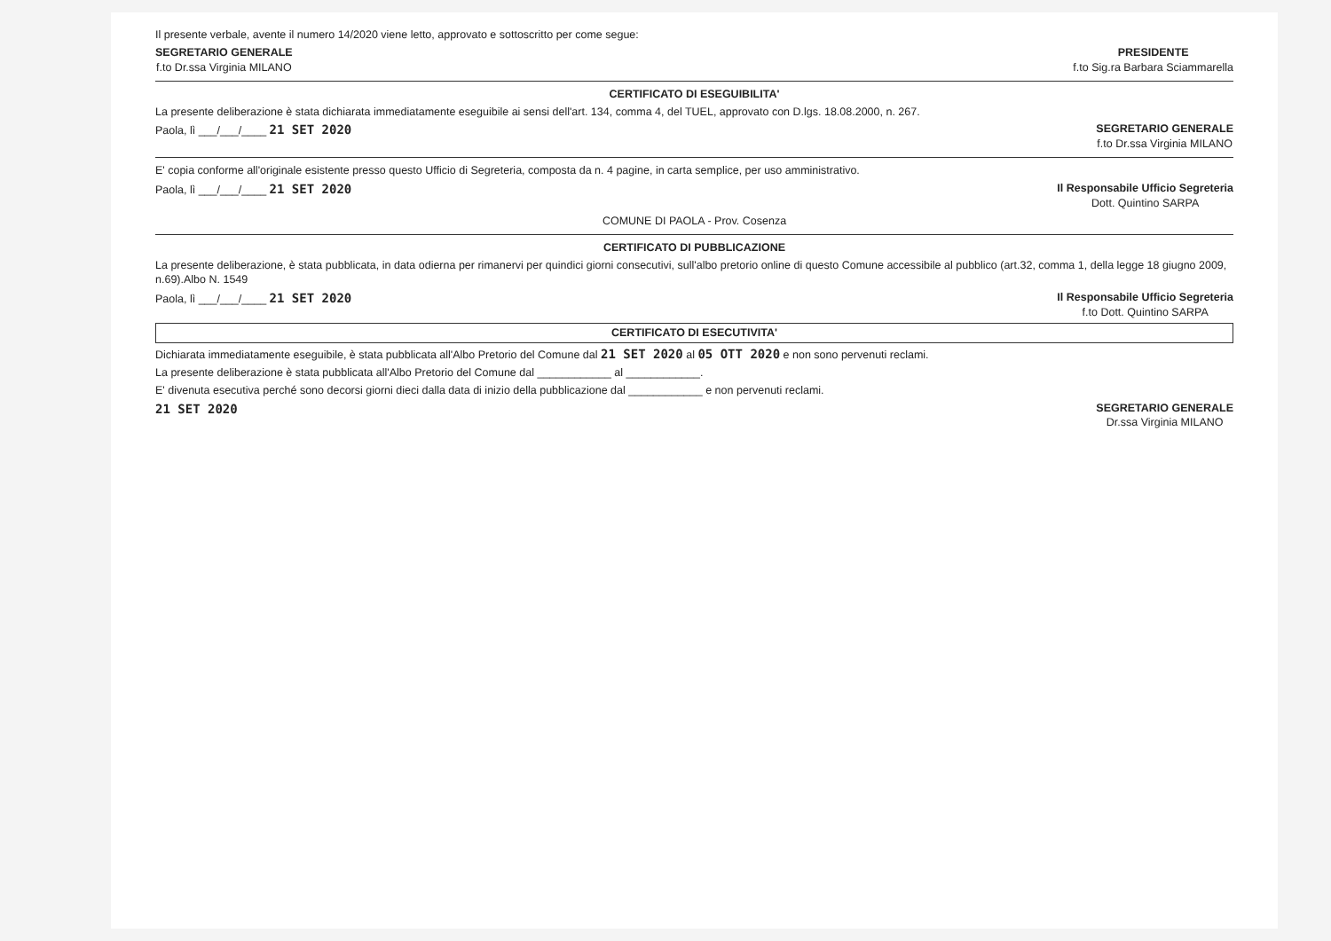Il presente verbale, avente il numero 14/2020 viene letto, approvato e sottoscritto per come segue:
SEGRETARIO GENERALE
f.to Dr.ssa Virginia MILANO
PRESIDENTE
f.to Sig.ra Barbara Sciammarella
CERTIFICATO DI ESEGUIBILITA'
La presente deliberazione è stata dichiarata immediatamente eseguibile ai sensi dell'art. 134, comma 4, del TUEL, approvato con D.lgs. 18.08.2000, n. 267.
Paola, lì ___/___/____ 21 SET 2020
SEGRETARIO GENERALE
f.to Dr.ssa Virginia MILANO
E' copia conforme all'originale esistente presso questo Ufficio di Segreteria, composta da n. 4 pagine, in carta semplice, per uso amministrativo.
Paola, lì ___/___/____ 21 SET 2020
Il Responsabile Ufficio Segreteria
Dott. Quintino SARPA
COMUNE DI PAOLA - Prov. Cosenza
CERTIFICATO DI PUBBLICAZIONE
La presente deliberazione, è stata pubblicata, in data odierna per rimanervi per quindici giorni consecutivi, sull'albo pretorio online di questo Comune accessibile al pubblico (art.32, comma 1, della legge 18 giugno 2009, n.69).Albo N. 1549
Paola, lì ___/___/____ 21 SET 2020
Il Responsabile Ufficio Segreteria
f.to Dott. Quintino SARPA
CERTIFICATO DI ESECUTIVITA'
Dichiarata immediatamente eseguibile, è stata pubblicata all'Albo Pretorio del Comune dal 21 SET 2020 al 05 OTT 2020 e non sono pervenuti reclami.
La presente deliberazione è stata pubblicata all'Albo Pretorio del Comune dal ____________ al ____________.
E' divenuta esecutiva perché sono decorsi giorni dieci dalla data di inizio della pubblicazione dal ____________ e non pervenuti reclami.
21 SET 2020 SEGRETARIO GENERALE
Dr.ssa Virginia MILANO